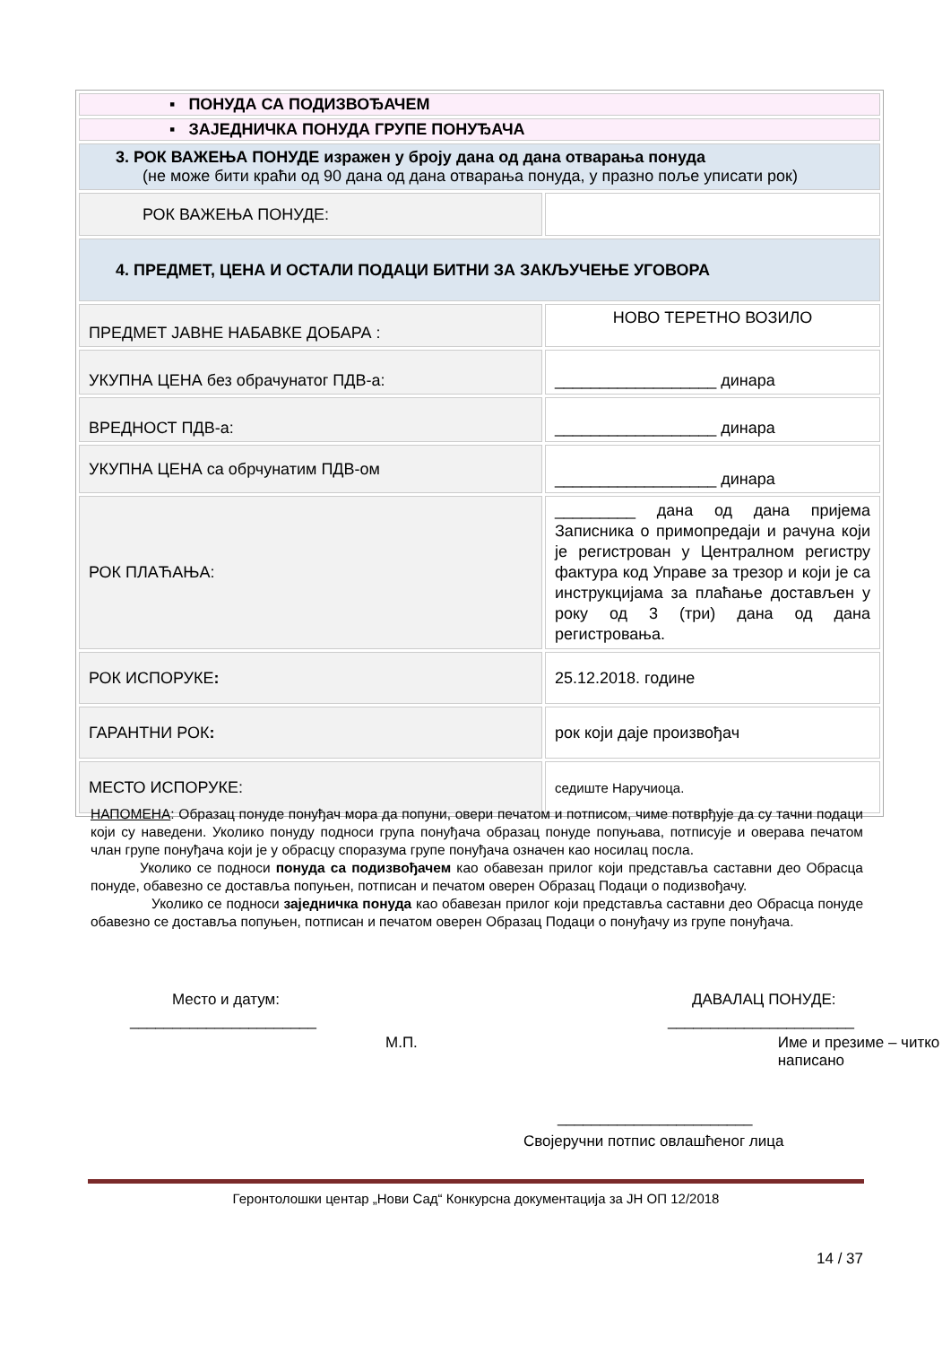| ▪ ПОНУДА СА ПОДИЗВОЂАЧЕМ | |
| ▪ ЗАЈЕДНИЧКА ПОНУДА ГРУПЕ ПОНУЂАЧА | |
| 3. РОК ВАЖЕЊА ПОНУДЕ изражен у броју дана од дана отварања понуда (не може бити краћи од 90 дана од дана отварања понуда, у празно поље уписати рок) | |
| РОК ВАЖЕЊА ПОНУДЕ: | |
| 4. ПРЕДМЕТ, ЦЕНА И ОСТАЛИ ПОДАЦИ БИТНИ ЗА ЗАКЉУЧЕЊЕ УГОВОРА | |
| ПРЕДМЕТ ЈАВНЕ НАБАВКЕ ДОБАРА : | НОВО ТЕРЕТНО ВОЗИЛО |
| УКУПНА ЦЕНА без обрачунатог ПДВ-а: | __________________ динара |
| ВРЕДНОСТ ПДВ-а: | __________________ динара |
| УКУПНА ЦЕНА са обрчунатим ПДВ-ом | __________________ динара |
| РОК ПЛАЋАЊА: | _________ дана од дана пријема Записника о примопредаји и рачуна који је регистрован у Централном регистру фактура код Управе за трезор и који је са инструкцијама за плаћање достављен у року од 3 (три) дана од дана регистровања. |
| РОК ИСПОРУКЕ : | 25.12.2018. године |
| ГАРАНТНИ РОК : | рок који даје произвођач |
| МЕСТО ИСПОРУКЕ: | седиште Наручиоца. |
НАПОМЕНА: Образац понуде понуђач мора да попуни, овери печатом и потписом, чиме потврђује да су тачни подаци који су наведени. Уколико понуду подноси група понуђача образац понуде попуњава, потписује и оверава печатом члан групе понуђача који је у обрасцу споразума групе понуђача означен као носилац посла.
Уколико се подноси понуда са подизвођачем као обавезан прилог који представља саставни део Обрасца понуде, обавезно се доставља попуњен, потписан и печатом оверен Образац Подаци о подизвођачу.
Уколико се подноси заједничка понуда као обавезан прилог који представља саставни део Обрасца понуде обавезно се доставља попуњен, потписан и печатом оверен Образац Подаци о понуђачу из групе понуђача.
Место и датум: ДАВАЛАЦ ПОНУДЕ:
______________________ ______________________
М.П. Име и презиме – читко написано
_______________________
Својеручни потпис овлашћеног лица
Геронтолошки центар „Нови Сад“ Конкурсна документација за ЈН ОП 12/2018
14 / 37